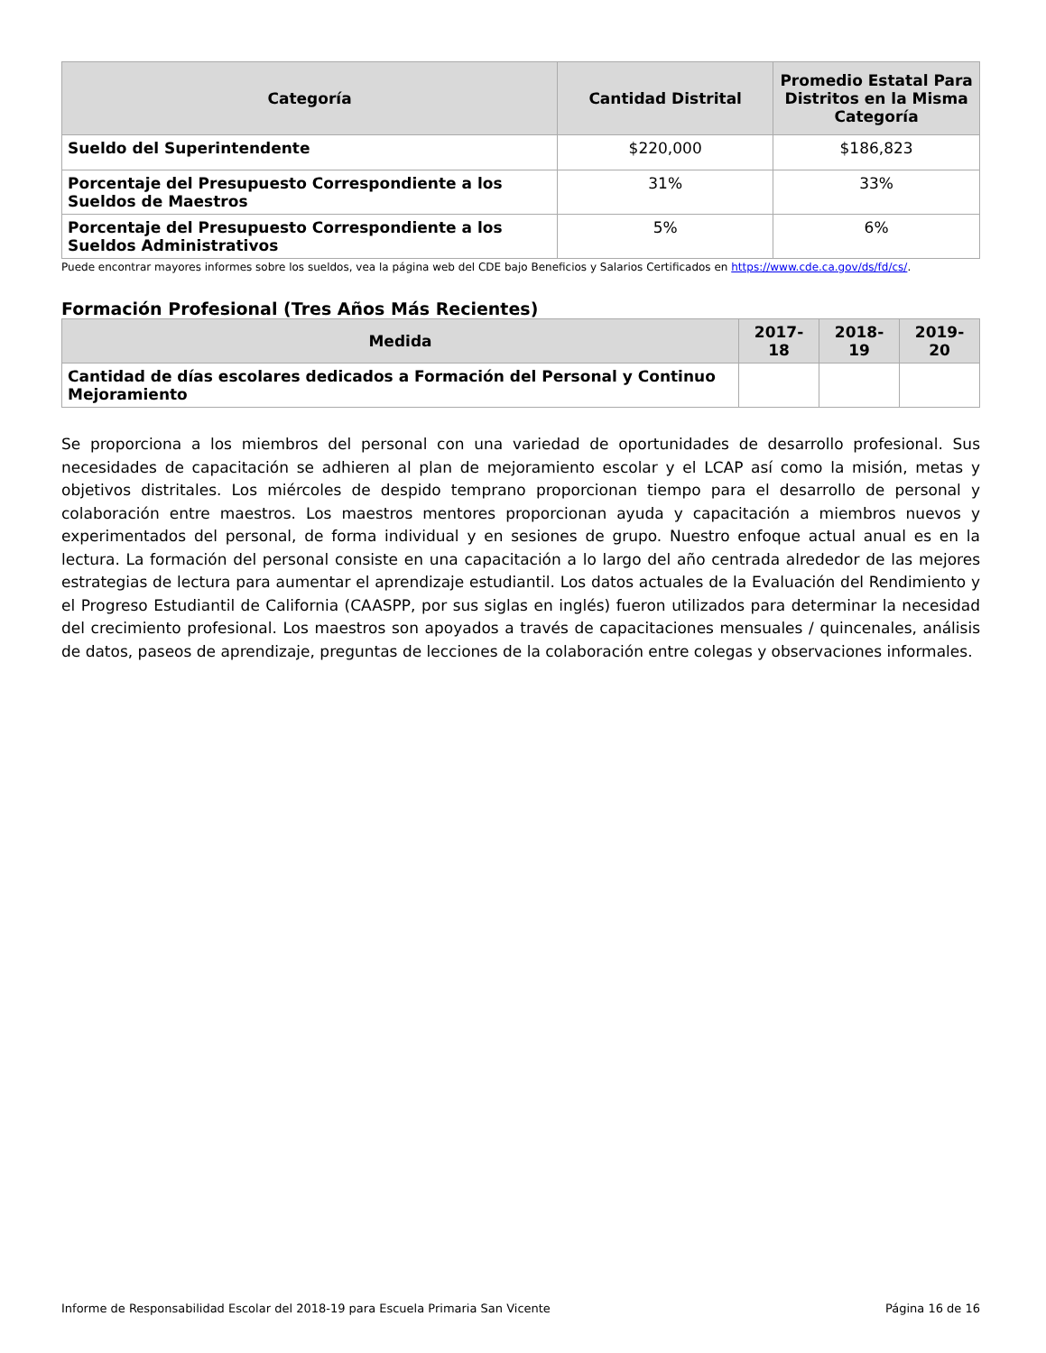| Categoría | Cantidad Distrital | Promedio Estatal Para Distritos en la Misma Categoría |
| --- | --- | --- |
| Sueldo del Superintendente | $220,000 | $186,823 |
| Porcentaje del Presupuesto Correspondiente a los Sueldos de Maestros | 31% | 33% |
| Porcentaje del Presupuesto Correspondiente a los Sueldos Administrativos | 5% | 6% |
Puede encontrar mayores informes sobre los sueldos, vea la página web del CDE bajo Beneficios y Salarios Certificados en https://www.cde.ca.gov/ds/fd/cs/.
Formación Profesional (Tres Años Más Recientes)
| Medida | 2017-18 | 2018-19 | 2019-20 |
| --- | --- | --- | --- |
| Cantidad de días escolares dedicados a Formación del Personal y Continuo Mejoramiento | | | |
Se proporciona a los miembros del personal con una variedad de oportunidades de desarrollo profesional. Sus necesidades de capacitación se adhieren al plan de mejoramiento escolar y el LCAP así como la misión, metas y objetivos distritales. Los miércoles de despido temprano proporcionan tiempo para el desarrollo de personal y colaboración entre maestros. Los maestros mentores proporcionan ayuda y capacitación a miembros nuevos y experimentados del personal, de forma individual y en sesiones de grupo. Nuestro enfoque actual anual es en la lectura. La formación del personal consiste en una capacitación a lo largo del año centrada alrededor de las mejores estrategias de lectura para aumentar el aprendizaje estudiantil. Los datos actuales de la Evaluación del Rendimiento y el Progreso Estudiantil de California (CAASPP, por sus siglas en inglés) fueron utilizados para determinar la necesidad del crecimiento profesional. Los maestros son apoyados a través de capacitaciones mensuales / quincenales, análisis de datos, paseos de aprendizaje, preguntas de lecciones de la colaboración entre colegas y observaciones informales.
Informe de Responsabilidad Escolar del 2018-19 para Escuela Primaria San Vicente Página 16 de 16